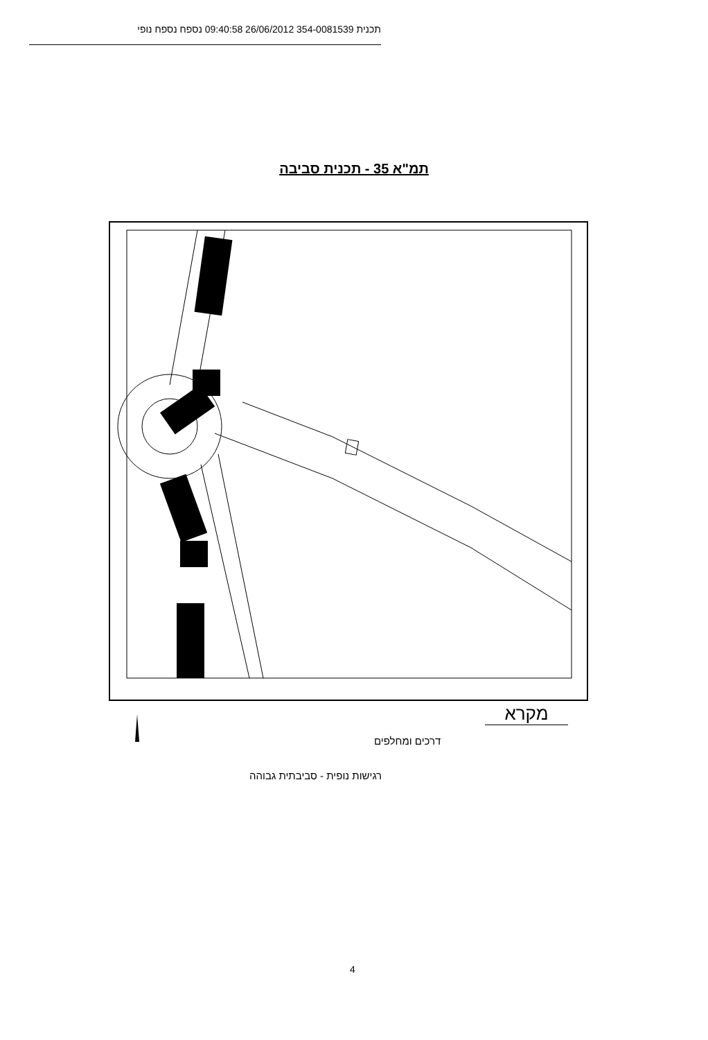תכנית 354-0081539 26/06/2012 09:40:58 נספח נספח נופי
תמ"א 35 - תכנית סביבה
מקרא
דרכים ומחלפים
רגישות נופית - סביבתית גבוהה
4